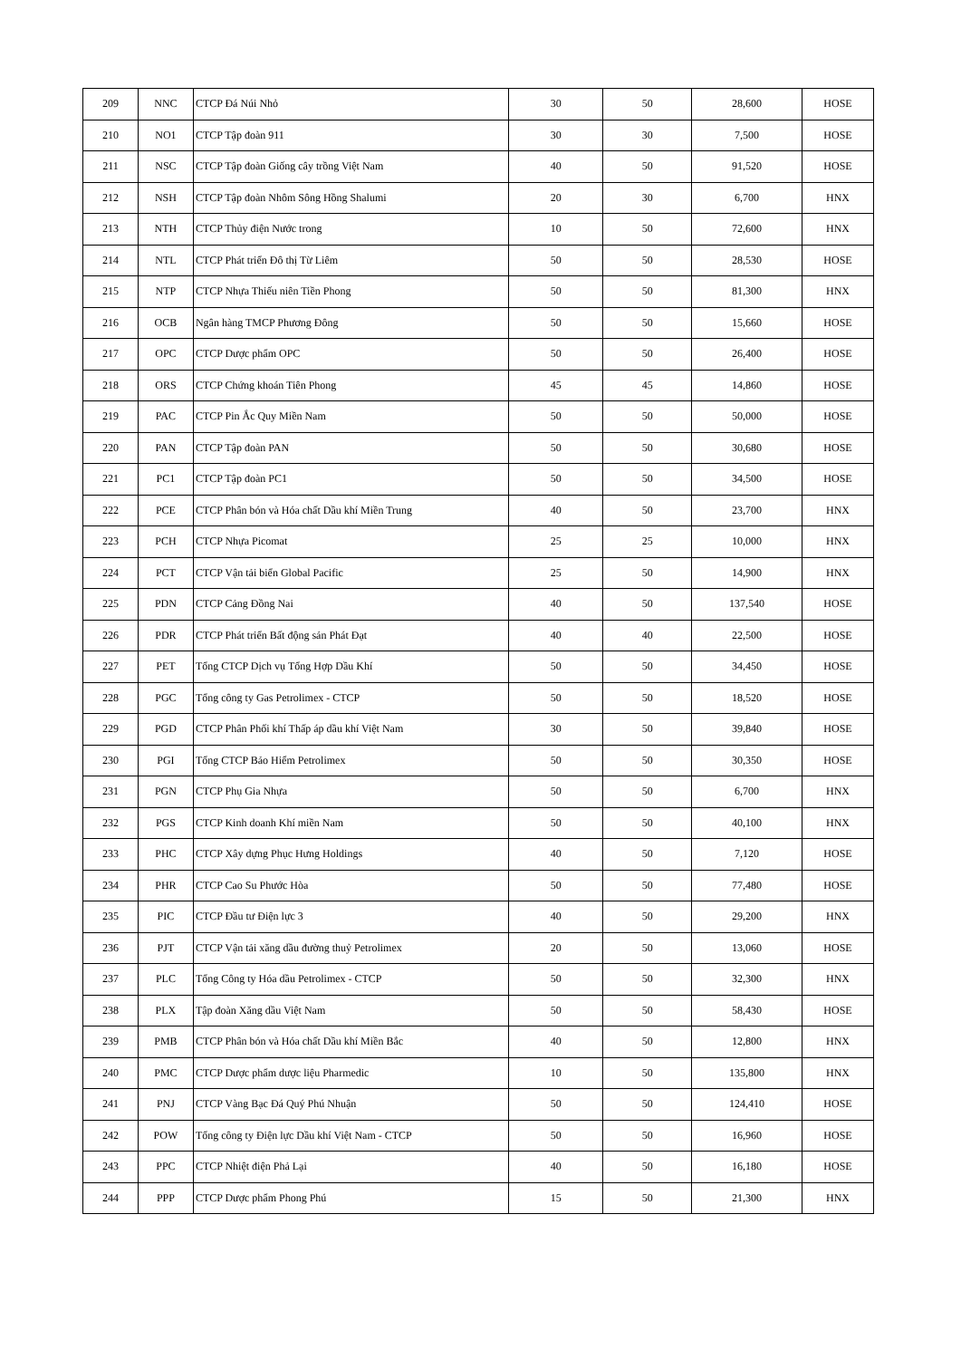| 209 | NNC | CTCP Đá Núi Nhỏ | 30 | 50 | 28,600 | HOSE |
| 210 | NO1 | CTCP Tập đoàn 911 | 30 | 30 | 7,500 | HOSE |
| 211 | NSC | CTCP Tập đoàn Giống cây trồng Việt Nam | 40 | 50 | 91,520 | HOSE |
| 212 | NSH | CTCP Tập đoàn Nhôm Sông Hồng Shalumi | 20 | 30 | 6,700 | HNX |
| 213 | NTH | CTCP Thủy điện Nước trong | 10 | 50 | 72,600 | HNX |
| 214 | NTL | CTCP Phát triển Đô thị Từ Liêm | 50 | 50 | 28,530 | HOSE |
| 215 | NTP | CTCP Nhựa Thiếu niên Tiền Phong | 50 | 50 | 81,300 | HNX |
| 216 | OCB | Ngân hàng TMCP Phương Đông | 50 | 50 | 15,660 | HOSE |
| 217 | OPC | CTCP Dược phẩm OPC | 50 | 50 | 26,400 | HOSE |
| 218 | ORS | CTCP Chứng khoán Tiên Phong | 45 | 45 | 14,860 | HOSE |
| 219 | PAC | CTCP Pin Ắc Quy Miền Nam | 50 | 50 | 50,000 | HOSE |
| 220 | PAN | CTCP Tập đoàn PAN | 50 | 50 | 30,680 | HOSE |
| 221 | PC1 | CTCP Tập đoàn PC1 | 50 | 50 | 34,500 | HOSE |
| 222 | PCE | CTCP Phân bón và Hóa chất Dầu khí Miền Trung | 40 | 50 | 23,700 | HNX |
| 223 | PCH | CTCP Nhựa Picomat | 25 | 25 | 10,000 | HNX |
| 224 | PCT | CTCP Vận tải biển Global Pacific | 25 | 50 | 14,900 | HNX |
| 225 | PDN | CTCP Cảng Đồng Nai | 40 | 50 | 137,540 | HOSE |
| 226 | PDR | CTCP Phát triển Bất động sản Phát Đạt | 40 | 40 | 22,500 | HOSE |
| 227 | PET | Tổng CTCP Dịch vụ Tổng Hợp Dầu Khí | 50 | 50 | 34,450 | HOSE |
| 228 | PGC | Tổng công ty Gas Petrolimex - CTCP | 50 | 50 | 18,520 | HOSE |
| 229 | PGD | CTCP Phân Phối khí Thấp áp dầu khí Việt Nam | 30 | 50 | 39,840 | HOSE |
| 230 | PGI | Tổng CTCP Bảo Hiểm Petrolimex | 50 | 50 | 30,350 | HOSE |
| 231 | PGN | CTCP Phụ Gia Nhựa | 50 | 50 | 6,700 | HNX |
| 232 | PGS | CTCP Kinh doanh Khí miền Nam | 50 | 50 | 40,100 | HNX |
| 233 | PHC | CTCP Xây dựng Phục Hưng Holdings | 40 | 50 | 7,120 | HOSE |
| 234 | PHR | CTCP Cao Su Phước Hòa | 50 | 50 | 77,480 | HOSE |
| 235 | PIC | CTCP Đầu tư Điện lực 3 | 40 | 50 | 29,200 | HNX |
| 236 | PJT | CTCP Vận tải xăng dầu đường thuỷ Petrolimex | 20 | 50 | 13,060 | HOSE |
| 237 | PLC | Tổng Công ty Hóa dầu Petrolimex - CTCP | 50 | 50 | 32,300 | HNX |
| 238 | PLX | Tập đoàn Xăng dầu Việt Nam | 50 | 50 | 58,430 | HOSE |
| 239 | PMB | CTCP Phân bón và Hóa chất Dầu khí Miền Bắc | 40 | 50 | 12,800 | HNX |
| 240 | PMC | CTCP Dược phẩm dược liệu Pharmedic | 10 | 50 | 135,800 | HNX |
| 241 | PNJ | CTCP Vàng Bạc Đá Quý Phú Nhuận | 50 | 50 | 124,410 | HOSE |
| 242 | POW | Tổng công ty Điện lực Dầu khí Việt Nam - CTCP | 50 | 50 | 16,960 | HOSE |
| 243 | PPC | CTCP Nhiệt điện Phả Lại | 40 | 50 | 16,180 | HOSE |
| 244 | PPP | CTCP Dược phẩm Phong Phú | 15 | 50 | 21,300 | HNX |